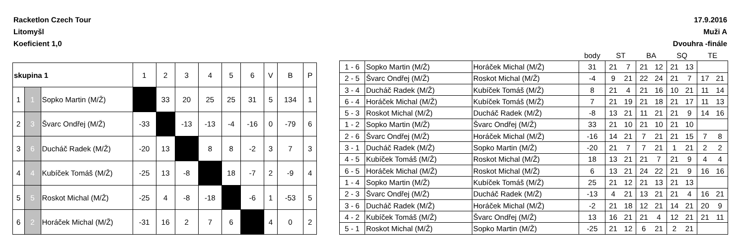Racketlon Czech Tour
Litomyšl
Koeficient 1,0
17.9.2016
Muži A
Dvouhra -finále
| skupina 1 | | | 1 | 2 | 3 | 4 | 5 | 6 | V | B | P |
| --- | --- | --- | --- | --- | --- | --- | --- | --- | --- | --- | --- |
| 1 | 1 | Sopko Martin (M/Ž) | | 33 | 20 | 25 | 25 | 31 | 5 | 134 | 1 |
| 2 | 3 | Švarc Ondřej (M/Ž) | -33 | | -13 | -13 | -4 | -16 | 0 | -79 | 6 |
| 3 | 6 | Ducháč Radek (M/Ž) | -20 | 13 | | 8 | 8 | -2 | 3 | 7 | 3 |
| 4 | 4 | Kubíček Tomáš (M/Ž) | -25 | 13 | -8 | | 18 | -7 | 2 | -9 | 4 |
| 5 | 5 | Roskot Michal (M/Ž) | -25 | 4 | -8 | -18 | | -6 | 1 | -53 | 5 |
| 6 | 2 | Horáček Michal (M/Ž) | -31 | 16 | 2 | 7 | 6 | | 4 | 0 | 2 |
| | | | body | ST | | BA | | SQ | | TE | |
| 1 - 6 | Sopko Martin (M/Ž) | Horáček Michal (M/Ž) | 31 | 21 | 7 | 21 | 12 | 21 | 13 | | |
| 2 - 5 | Švarc Ondřej (M/Ž) | Roskot Michal (M/Ž) | -4 | 9 | 21 | 22 | 24 | 21 | 7 | 17 | 21 |
| 3 - 4 | Ducháč Radek (M/Ž) | Kubíček Tomáš (M/Ž) | 8 | 21 | 4 | 21 | 16 | 10 | 21 | 11 | 14 |
| 6 - 4 | Horáček Michal (M/Ž) | Kubíček Tomáš (M/Ž) | 7 | 21 | 19 | 21 | 18 | 21 | 17 | 11 | 13 |
| 5 - 3 | Roskot Michal (M/Ž) | Ducháč Radek (M/Ž) | -8 | 13 | 21 | 11 | 21 | 21 | 9 | 14 | 16 |
| 1 - 2 | Sopko Martin (M/Ž) | Švarc Ondřej (M/Ž) | 33 | 21 | 10 | 21 | 10 | 21 | 10 | | |
| 2 - 6 | Švarc Ondřej (M/Ž) | Horáček Michal (M/Ž) | -16 | 14 | 21 | 7 | 21 | 21 | 15 | 7 | 8 |
| 3 - 1 | Ducháč Radek (M/Ž) | Sopko Martin (M/Ž) | -20 | 21 | 7 | 7 | 21 | 1 | 21 | 2 | 2 |
| 4 - 5 | Kubíček Tomáš (M/Ž) | Roskot Michal (M/Ž) | 18 | 13 | 21 | 21 | 7 | 21 | 9 | 4 | 4 |
| 6 - 5 | Horáček Michal (M/Ž) | Roskot Michal (M/Ž) | 6 | 13 | 21 | 24 | 22 | 21 | 9 | 16 | 16 |
| 1 - 4 | Sopko Martin (M/Ž) | Kubíček Tomáš (M/Ž) | 25 | 21 | 12 | 21 | 13 | 21 | 13 | | |
| 2 - 3 | Švarc Ondřej (M/Ž) | Ducháč Radek (M/Ž) | -13 | 4 | 21 | 13 | 21 | 21 | 4 | 16 | 21 |
| 3 - 6 | Ducháč Radek (M/Ž) | Horáček Michal (M/Ž) | -2 | 21 | 18 | 12 | 21 | 14 | 21 | 20 | 9 |
| 4 - 2 | Kubíček Tomáš (M/Ž) | Švarc Ondřej (M/Ž) | 13 | 16 | 21 | 21 | 4 | 12 | 21 | 21 | 11 |
| 5 - 1 | Roskot Michal (M/Ž) | Sopko Martin (M/Ž) | -25 | 21 | 12 | 6 | 21 | 2 | 21 | | |